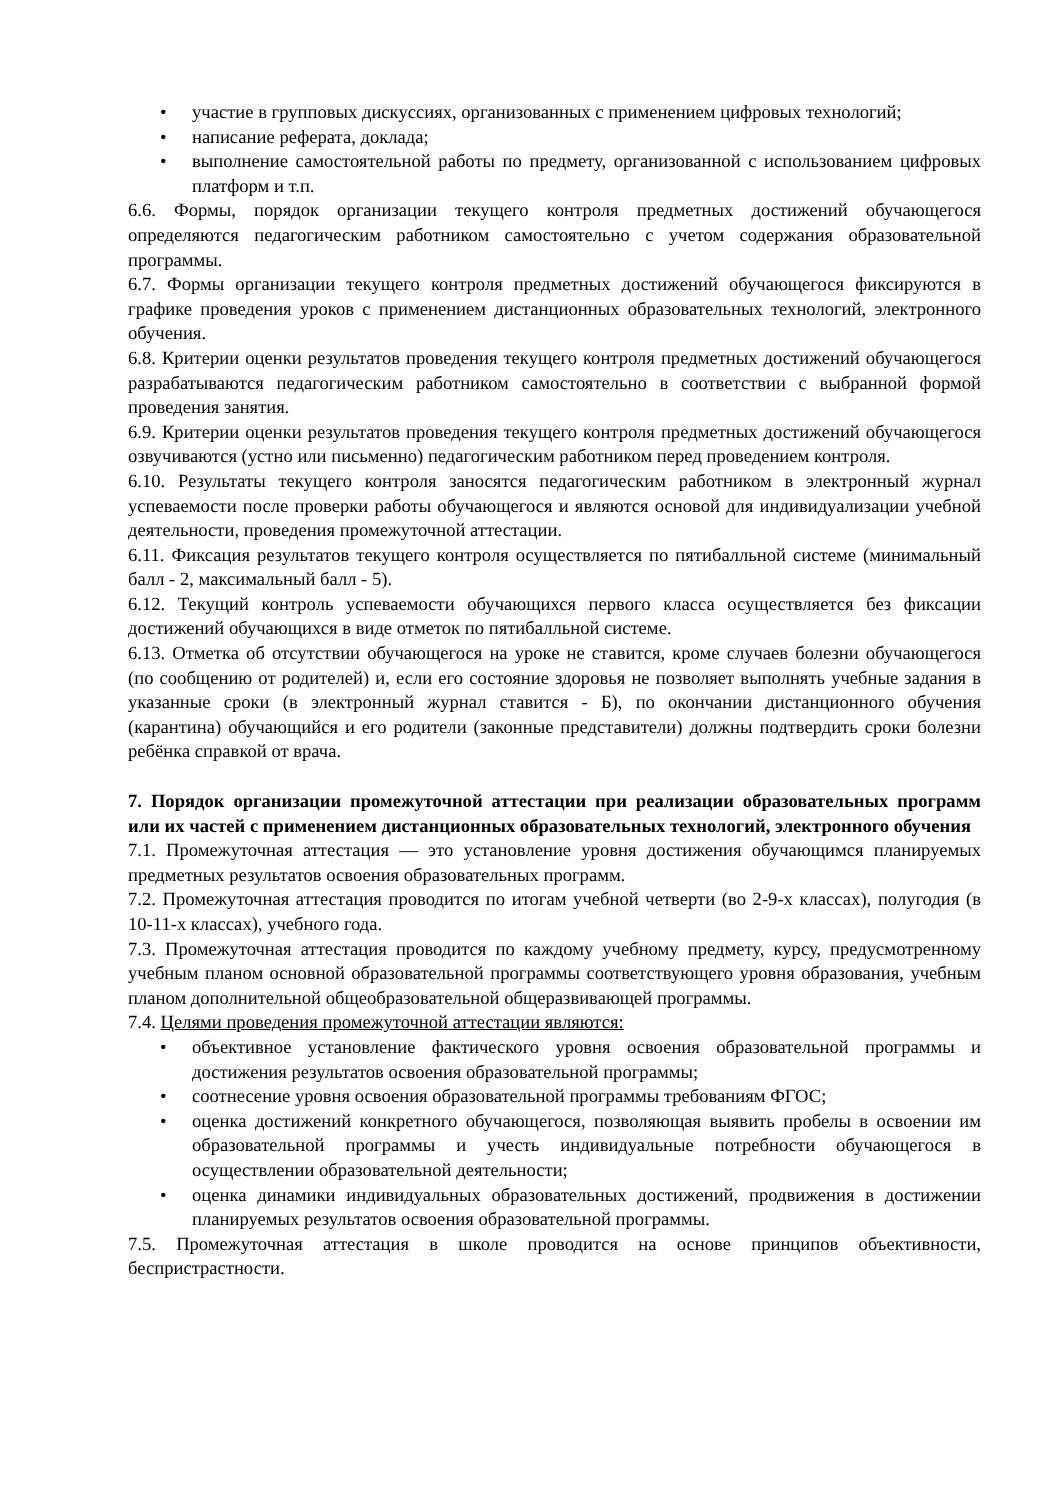• участие в групповых дискуссиях, организованных с применением цифровых технологий;
• написание реферата, доклада;
• выполнение самостоятельной работы по предмету, организованной с использованием цифровых платформ и т.п.
6.6. Формы, порядок организации текущего контроля предметных достижений обучающегося определяются педагогическим работником самостоятельно с учетом содержания образовательной программы.
6.7. Формы организации текущего контроля предметных достижений обучающегося фиксируются в графике проведения уроков с применением дистанционных образовательных технологий, электронного обучения.
6.8. Критерии оценки результатов проведения текущего контроля предметных достижений обучающегося разрабатываются педагогическим работником самостоятельно в соответствии с выбранной формой проведения занятия.
6.9. Критерии оценки результатов проведения текущего контроля предметных достижений обучающегося озвучиваются (устно или письменно) педагогическим работником перед проведением контроля.
6.10. Результаты текущего контроля заносятся педагогическим работником в электронный журнал успеваемости после проверки работы обучающегося и являются основой для индивидуализации учебной деятельности, проведения промежуточной аттестации.
6.11. Фиксация результатов текущего контроля осуществляется по пятибалльной системе (минимальный балл - 2, максимальный балл - 5).
6.12. Текущий контроль успеваемости обучающихся первого класса осуществляется без фиксации достижений обучающихся в виде отметок по пятибалльной системе.
6.13. Отметка об отсутствии обучающегося на уроке не ставится, кроме случаев болезни обучающегося (по сообщению от родителей) и, если его состояние здоровья не позволяет выполнять учебные задания в указанные сроки (в электронный журнал ставится - Б), по окончании дистанционного обучения (карантина) обучающийся и его родители (законные представители) должны подтвердить сроки болезни ребёнка справкой от врача.
7. Порядок организации промежуточной аттестации при реализации образовательных программ или их частей с применением дистанционных образовательных технологий, электронного обучения
7.1. Промежуточная аттестация — это установление уровня достижения обучающимся планируемых предметных результатов освоения образовательных программ.
7.2. Промежуточная аттестация проводится по итогам учебной четверти (во 2-9-х классах), полугодия (в 10-11-х классах), учебного года.
7.3. Промежуточная аттестация проводится по каждому учебному предмету, курсу, предусмотренному учебным планом основной образовательной программы соответствующего уровня образования, учебным планом дополнительной общеобразовательной общеразвивающей программы.
7.4. Целями проведения промежуточной аттестации являются:
• объективное установление фактического уровня освоения образовательной программы и достижения результатов освоения образовательной программы;
• соотнесение уровня освоения образовательной программы требованиям ФГОС;
• оценка достижений конкретного обучающегося, позволяющая выявить пробелы в освоении им образовательной программы и учесть индивидуальные потребности обучающегося в осуществлении образовательной деятельности;
• оценка динамики индивидуальных образовательных достижений, продвижения в достижении планируемых результатов освоения образовательной программы.
7.5. Промежуточная аттестация в школе проводится на основе принципов объективности, беспристрастности.